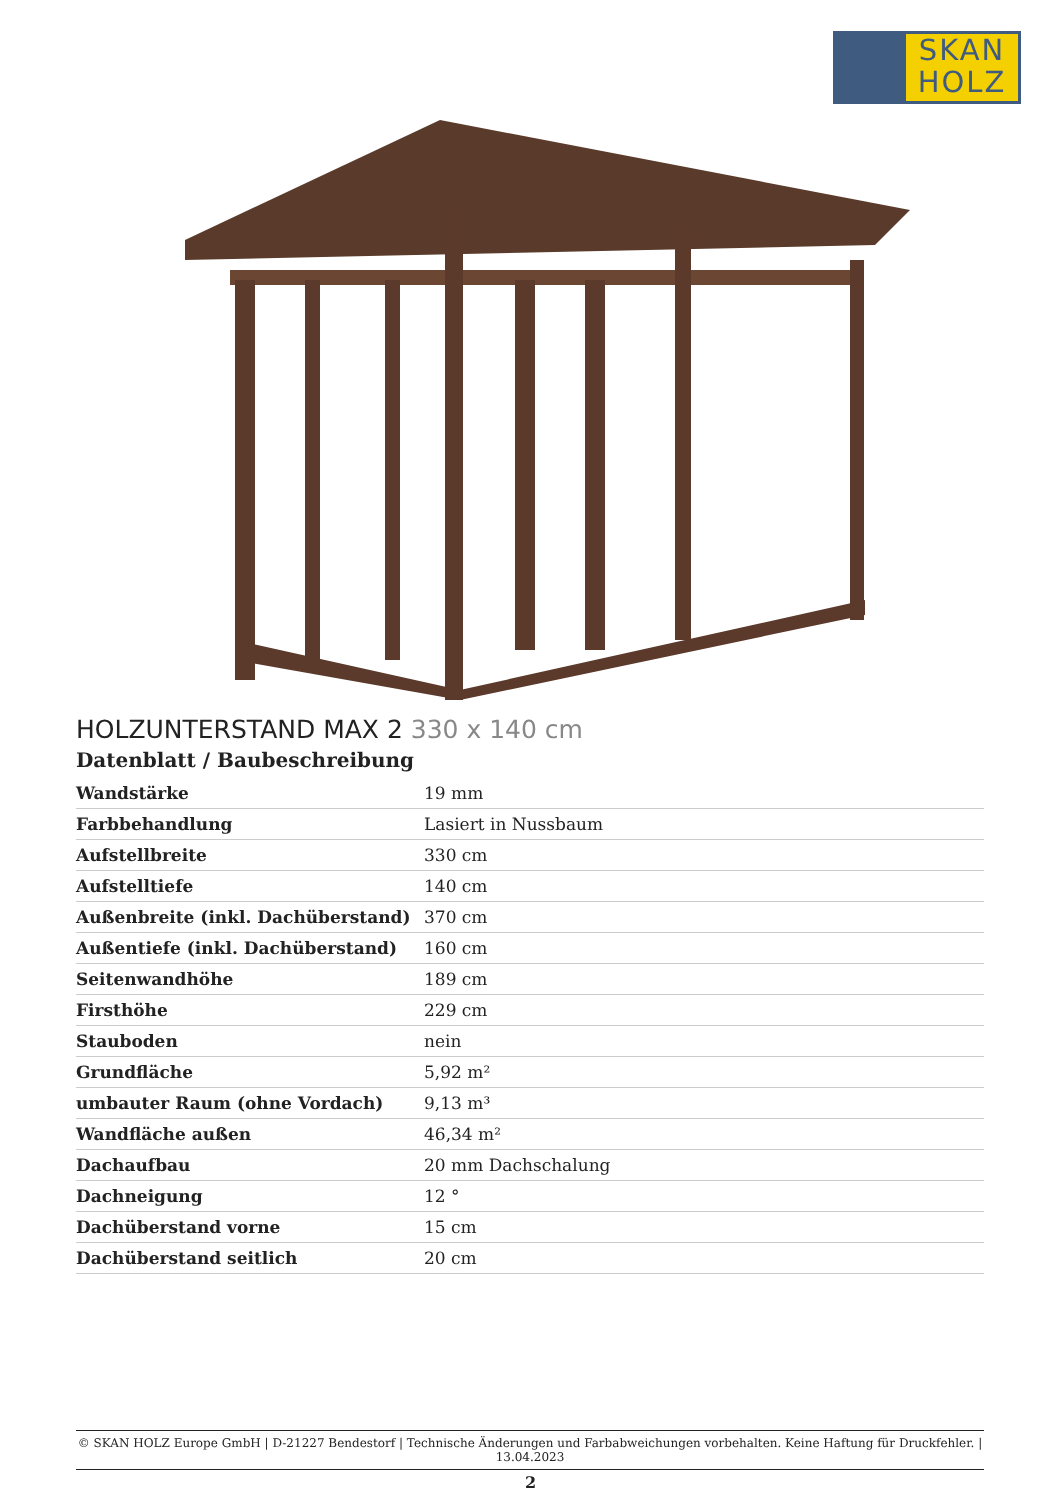SKAN
HOLZ
HOLZUNTERSTAND MAX 2 330 x 140 cm
Datenblatt / Baubeschreibung
| Wandstärke | 19 mm |
| Farbbehandlung | Lasiert in Nussbaum |
| Aufstellbreite | 330 cm |
| Aufstelltiefe | 140 cm |
| Außenbreite (inkl. Dachüberstand) | 370 cm |
| Außentiefe (inkl. Dachüberstand) | 160 cm |
| Seitenwandhöhe | 189 cm |
| Firsthöhe | 229 cm |
| Stauboden | nein |
| Grundfläche | 5,92 m² |
| umbauter Raum (ohne Vordach) | 9,13 m³ |
| Wandfläche außen | 46,34 m² |
| Dachaufbau | 20 mm Dachschalung |
| Dachneigung | 12 ° |
| Dachüberstand vorne | 15 cm |
| Dachüberstand seitlich | 20 cm |
© SKAN HOLZ Europe GmbH | D-21227 Bendestorf | Technische Änderungen und Farbabweichungen vorbehalten. Keine Haftung für Druckfehler. | 13.04.2023
2